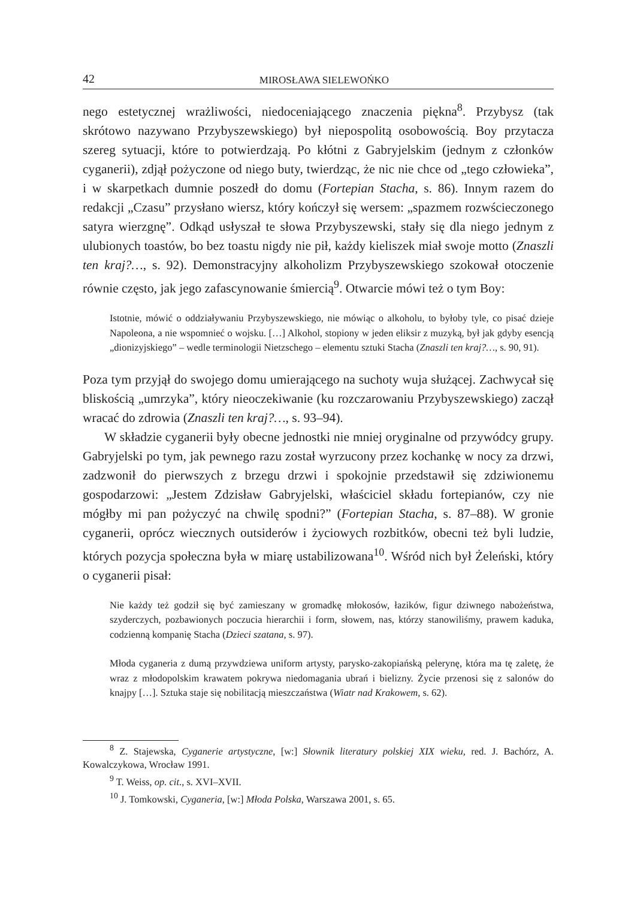42 MIROSŁAWA SIELEWOŃKO
nego estetycznej wrażliwości, niedoceniającego znaczenia piękna<sup>8</sup>. Przybysz (tak skrótowo nazywano Przybyszewskiego) był niepospolitą osobowością. Boy przytacza szereg sytuacji, które to potwierdzają. Po kłótni z Gabryjelskim (jednym z członków cyganerii), zdjął pożyczone od niego buty, twierdząc, że nic nie chce od „tego człowieka”, i w skarpetkach dumnie poszedł do domu (Fortepian Stacha, s. 86). Innym razem do redakcji „Czasu” przysłano wiersz, który kończył się wersem: „spazmem rozwścieczonego satyra wierzgnę”. Odkąd usłyszał te słowa Przybyszewski, stały się dla niego jednym z ulubionych toastów, bo bez toastu nigdy nie pił, każdy kieliszek miał swoje motto (Znaszli ten kraj?…, s. 92). Demonstracyjny alkoholizm Przybyszewskiego szokował otoczenie równie często, jak jego zafascynowanie śmiercią<sup>9</sup>. Otwarcie mówi też o tym Boy:
Istotnie, mówić o oddziaływaniu Przybyszewskiego, nie mówiąc o alkoholu, to byłoby tyle, co pisać dzieje Napoleona, a nie wspomnieć o wojsku. […] Alkohol, stopiony w jeden eliksir z muzyką, był jak gdyby esencją „dionizyjskiego” – wedle terminologii Nietzschego – elementu sztuki Stacha (Znaszli ten kraj?…, s. 90, 91).
Poza tym przyjął do swojego domu umierającego na suchoty wuja służącej. Zachwycał się bliskością „umrzyka”, który nieoczekiwanie (ku rozczarowaniu Przybyszewskiego) zaczął wracać do zdrowia (Znaszli ten kraj?…, s. 93–94).
W składzie cyganerii były obecne jednostki nie mniej oryginalne od przywódcy grupy. Gabryjelski po tym, jak pewnego razu został wyrzucony przez kochankę w nocy za drzwi, zadzwonił do pierwszych z brzegu drzwi i spokojnie przedstawił się zdziwionemu gospodarzowi: „Jestem Zdzisław Gabryjelski, właściciel składu fortepianów, czy nie mógłby mi pan pożyczyć na chwilę spodni?” (Fortepian Stacha, s. 87–88). W gronie cyganerii, oprócz wiecznych outsiderów i życiowych rozbitków, obecni też byli ludzie, których pozycja społeczna była w miarę ustabilizowana<sup>10</sup>. Wśród nich był Żeleński, który o cyganerii pisał:
Nie każdy też godził się być zamieszany w gromadkę młokosów, łazików, figur dziwnego nabożeństwa, szyderczych, pozbawionych poczucia hierarchii i form, słowem, nas, którzy stanowiliśmy, prawem kaduka, codzienną kompanię Stacha (Dzieci szatana, s. 97).
Młoda cyganeria z dumą przywdziewa uniform artysty, parysko-zakopiańską pelerynę, która ma tę zaletę, że wraz z młodopolskim krawatem pokrywa niedomagania ubrań i bielizny. Życie przenosi się z salonów do knajpy […]. Sztuka staje się nobilitacją mieszczaństwa (Wiatr nad Krakowem, s. 62).
<sup>8</sup> Z. Stajewska, Cyganerie artystyczne, [w:] Słownik literatury polskiej XIX wieku, red. J. Bachórz, A. Kowalczykowa, Wrocław 1991.
<sup>9</sup> T. Weiss, op. cit., s. XVI–XVII.
<sup>10</sup> J. Tomkowski, Cyganeria, [w:] Młoda Polska, Warszawa 2001, s. 65.